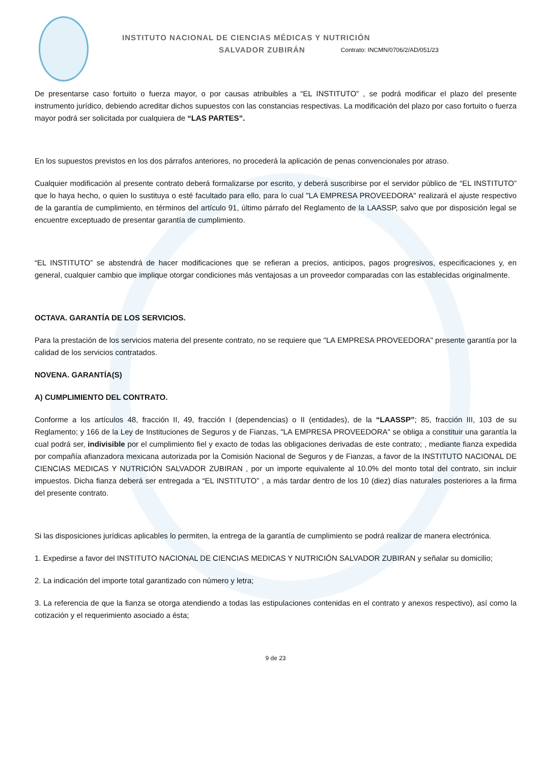INSTITUTO NACIONAL DE CIENCIAS MÉDICAS Y NUTRICIÓN
SALVADOR ZUBIRÁN Contrato: INCMN/0706/2/AD/051/23
De presentarse caso fortuito o fuerza mayor, o por causas atribuibles a “EL INSTITUTO” , se podrá modificar el plazo del presente instrumento jurídico, debiendo acreditar dichos supuestos con las constancias respectivas. La modificación del plazo por caso fortuito o fuerza mayor podrá ser solicitada por cualquiera de “LAS PARTES”.
En los supuestos previstos en los dos párrafos anteriores, no procederá la aplicación de penas convencionales por atraso.
Cualquier modificación al presente contrato deberá formalizarse por escrito, y deberá suscribirse por el servidor público de “EL INSTITUTO” que lo haya hecho, o quien lo sustituya o esté facultado para ello, para lo cual "LA EMPRESA PROVEEDORA" realizará el ajuste respectivo de la garantía de cumplimiento, en términos del artículo 91, último párrafo del Reglamento de la LAASSP, salvo que por disposición legal se encuentre exceptuado de presentar garantía de cumplimiento.
“EL INSTITUTO” se abstendrá de hacer modificaciones que se refieran a precios, anticipos, pagos progresivos, especificaciones y, en general, cualquier cambio que implique otorgar condiciones más ventajosas a un proveedor comparadas con las establecidas originalmente.
OCTAVA. GARANTÍA DE LOS SERVICIOS.
Para la prestación de los servicios materia del presente contrato, no se requiere que "LA EMPRESA PROVEEDORA" presente garantía por la calidad de los servicios contratados.
NOVENA. GARANTÍA(S)
A) CUMPLIMIENTO DEL CONTRATO.
Conforme a los artículos 48, fracción II, 49, fracción I (dependencias) o II (entidades), de la “LAASSP”; 85, fracción III, 103 de su Reglamento; y 166 de la Ley de Instituciones de Seguros y de Fianzas, "LA EMPRESA PROVEEDORA" se obliga a constituir una garantía la cual podrá ser, indivisible por el cumplimiento fiel y exacto de todas las obligaciones derivadas de este contrato; , mediante fianza expedida por compañía afianzadora mexicana autorizada por la Comisión Nacional de Seguros y de Fianzas, a favor de la INSTITUTO NACIONAL DE CIENCIAS MEDICAS Y NUTRICIÓN SALVADOR ZUBIRAN , por un importe equivalente al 10.0% del monto total del contrato, sin incluir impuestos. Dicha fianza deberá ser entregada a “EL INSTITUTO” , a más tardar dentro de los 10 (diez) días naturales posteriores a la firma del presente contrato.
Si las disposiciones jurídicas aplicables lo permiten, la entrega de la garantía de cumplimiento se podrá realizar de manera electrónica.
1. Expedirse a favor del INSTITUTO NACIONAL DE CIENCIAS MEDICAS Y NUTRICIÓN SALVADOR ZUBIRAN y señalar su domicilio;
2. La indicación del importe total garantizado con número y letra;
3. La referencia de que la fianza se otorga atendiendo a todas las estipulaciones contenidas en el contrato y anexos respectivo), así como la cotización y el requerimiento asociado a ésta;
9 de 23